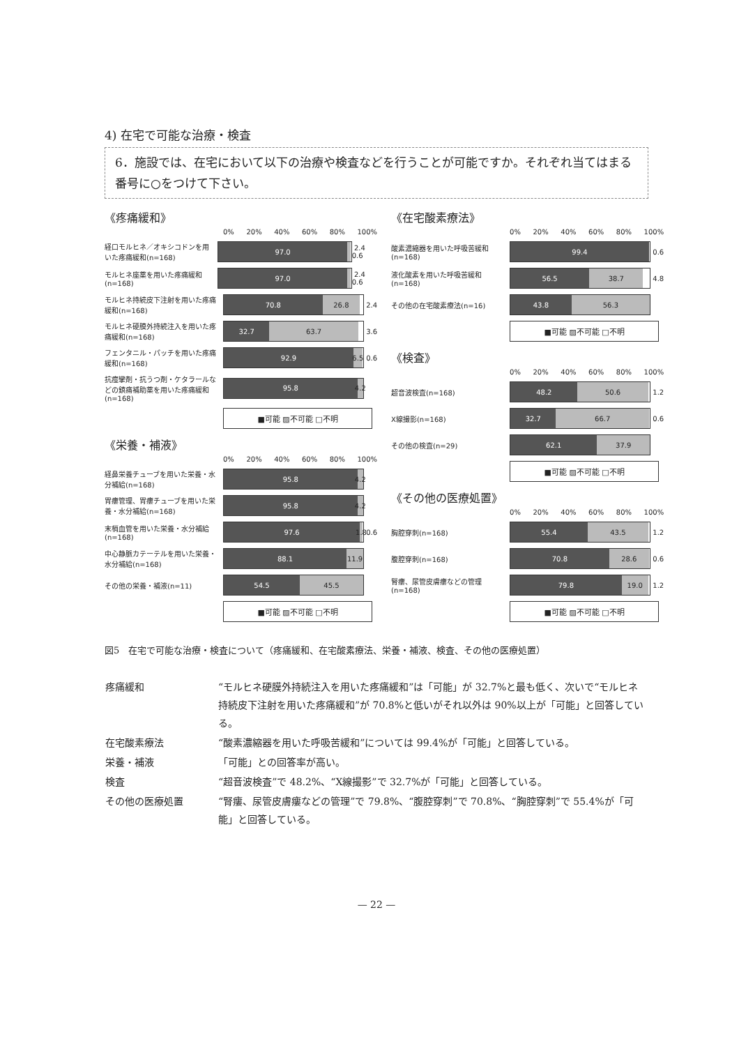4) 在宅で可能な治療・検査
6．施設では、在宅において以下の治療や検査などを行うことが可能ですか。それぞれ当てはまる番号に○をつけて下さい。
《疼痛緩和》
0% 20% 40% 60% 80% 100%
経口モルヒネ／オキシコドンを用いた疼痛緩和(n=168)
97.0
2.4 0.6
モルヒネ座薬を用いた疼痛緩和(n=168)
97.0
2.4 0.6
モルヒネ持続皮下注射を用いた疼痛緩和(n=168)
70.8 26.8
2.4
モルヒネ硬膜外持続注入を用いた疼痛緩和(n=168)
32.7 63.7
3.6
フェンタニル・パッチを用いた疼痛緩和(n=168)
92.9 6.5
0.6
抗痙攣剤・抗うつ剤・ケタラールなどの鎮痛補助薬を用いた疼痛緩和(n=168)
95.8 4.2
■可能 ▨不可能 □不明
《栄養・補液》
0% 20% 40% 60% 80% 100%
経鼻栄養チューブを用いた栄養・水分補給(n=168)
95.8 4.2
胃瘻管理、胃瘻チューブを用いた栄養・水分補給(n=168)
95.8 4.2
末梢血管を用いた栄養・水分補給(n=168)
97.6 1.8
0.6
中心静脈カテーテルを用いた栄養・水分補給(n=168)
88.1 11.9
その他の栄養・補液(n=11)
54.5 45.5
■可能 ▨不可能 □不明
《在宅酸素療法》
0% 20% 40% 60% 80% 100%
酸素濃縮器を用いた呼吸苦緩和(n=168)
99.4
0.6
液化酸素を用いた呼吸苦緩和(n=168)
56.5 38.7
4.8
その他の在宅酸素療法(n=16)
43.8 56.3
■可能 ▨不可能 □不明
《検査》
0% 20% 40% 60% 80% 100%
超音波検査(n=168)
48.2 50.6
1.2
X線撮影(n=168)
32.7 66.7
0.6
その他の検査(n=29)
62.1 37.9
■可能 ▨不可能 □不明
《その他の医療処置》
0% 20% 40% 60% 80% 100%
胸腔穿刺(n=168)
55.4 43.5
1.2
腹腔穿刺(n=168)
70.8 28.6
0.6
腎瘻、尿管皮膚瘻などの管理(n=168)
79.8 19.0
1.2
■可能 ▨不可能 □不明
図5　在宅で可能な治療・検査について（疼痛緩和、在宅酸素療法、栄養・補液、検査、その他の医療処置）
| 疼痛緩和 | “モルヒネ硬膜外持続注入を用いた疼痛緩和”は「可能」が 32.7%と最も低く、次いで“モルヒネ持続皮下注射を用いた疼痛緩和”が 70.8%と低いがそれ以外は 90%以上が「可能」と回答している。 |
| 在宅酸素療法 | “酸素濃縮器を用いた呼吸苦緩和”については 99.4%が「可能」と回答している。 |
| 栄養・補液 | 「可能」との回答率が高い。 |
| 検査 | “超音波検査”で 48.2%、“X線撮影”で 32.7%が「可能」と回答している。 |
| その他の医療処置 | “腎瘻、尿管皮膚瘻などの管理”で 79.8%、“腹腔穿刺”で 70.8%、“胸腔穿刺”で 55.4%が「可能」と回答している。 |
— 22 —